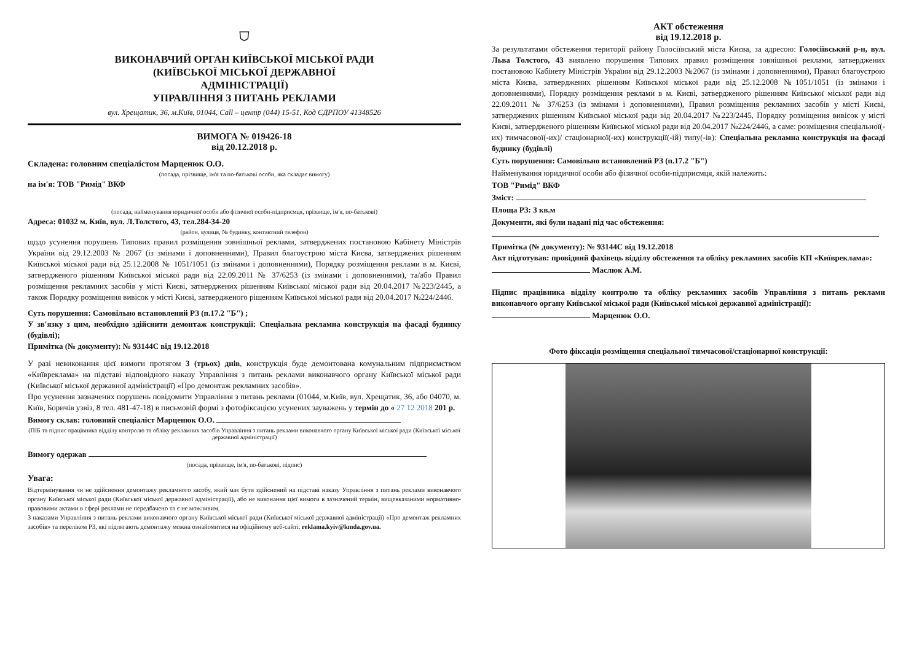⛉
ВИКОНАВЧИЙ ОРГАН КИЇВСЬКОЇ МІСЬКОЇ РАДИ
(КИЇВСЬКОЇ МІСЬКОЇ ДЕРЖАВНОЇ
АДМІНІСТРАЦІЇ)
УПРАВЛІННЯ З ПИТАНЬ РЕКЛАМИ
вул. Хрещатик, 36, м.Київ, 01044, Call – центр (044) 15-51, Код ЄДРПОУ 41348526
ВИМОГА № 019426-18
від 20.12.2018 р.
Складена: головним спеціалістом Марценюк О.О.
(посада, прізвище, ім'я та по-батькові особи, яка складає вимогу)
на ім'я: ТОВ "Римід" ВКФ
(посада, найменування юридичної особи або фізичної особи-підприємця, прізвище, ім'я, по-батькові)
Адреса: 01032 м. Київ, вул. Л.Толстого, 43, тел.284-34-20
(район, вулиця, № будинку, контактний телефон)
щодо усунення порушень Типових правил розміщення зовнішньої реклами, затверджених постановою Кабінету Міністрів України від 29.12.2003 № 2067 (із змінами і доповненнями), Правил благоустрою міста Києва, затверджених рішенням Київської міської ради від 25.12.2008 № 1051/1051 (із змінами і доповненнями), Порядку розміщення реклами в м. Києві, затвердженого рішенням Київської міської ради від 22.09.2011 № 37/6253 (із змінами і доповненнями), та/або Правил розміщення рекламних засобів у місті Києві, затверджених рішенням Київської міської ради від 20.04.2017 №223/2445, а також Порядку розміщення вивісок у місті Києві, затвердженого рішенням Київської міської ради від 20.04.2017 №224/2446.
Суть порушення: Самовільно встановлений РЗ (п.17.2 "Б") ;
У зв'язку з цим, необхідно здійснити демонтаж конструкції: Спеціальна рекламна конструкція на фасаді будинку (будівлі);
Примітка (№ документу): № 93144С від 19.12.2018
У разі невиконання цієї вимоги протягом 3 (трьох) днів, конструкція буде демонтована комунальним підприємством «Київреклама» на підставі відповідного наказу Управління з питань реклами виконавчого органу Київської міської ради (Київської міської державної адміністрації) «Про демонтаж рекламних засобів».
Про усунення зазначених порушень повідомити Управління з питань реклами (01044, м.Київ, вул. Хрещатик, 36, або 04070, м. Київ, Боричів узвіз, 8 тел. 481-47-18) в письмовій формі з фотофіксацією усунених зауважень у термін до « 27 12 2018 201 р.
Вимогу склав: головний спеціаліст Марценюк О.О.
(ПІБ та підпис працівника відділу контролю та обліку рекламних засобів Управління з питань реклами виконавчого органу Київської міської ради (Київської міської державної адміністрації)
Вимогу одержав
(посада, прізвище, ім'я, по-батькові, підпис)
Увага:
Відтермінування чи не здійснення демонтажу рекламного засобу, який має бути здійснений на підставі наказу Управління з питань реклами виконавчого органу Київської міської ради (Київської міської державної адміністрації), або не виконання цієї вимоги в зазначений термін, вищевказаними нормативно-правовими актами в сфері реклами не передбачено та є не можливим.
З наказами Управління з питань реклами виконавчого органу Київської міської ради (Київської міської державної адміністрації) «Про демонтаж рекламних засобів» та переліком РЗ, які підлягають демонтажу можна ознайомитися на офіційному веб-сайті: reklama.kyiv@kmda.gov.ua.
АКТ обстеження
від 19.12.2018 р.
За результатами обстеження території району Голосіївський міста Києва, за адресою: Голосіївський р-н, вул. Льва Толстого, 43 виявлено порушення Типових правил розміщення зовнішньої реклами, затверджених постановою Кабінету Міністрів України від 29.12.2003 №2067 (із змінами і доповненнями), Правил благоустрою міста Києва, затверджених рішенням Київської міської ради від 25.12.2008 №1051/1051 (із змінами і доповненнями), Порядку розміщення реклами в м. Києві, затвердженого рішенням Київської міської ради від 22.09.2011 № 37/6253 (із змінами і доповненнями), Правил розміщення рекламних засобів у місті Києві, затверджених рішенням Київської міської ради від 20.04.2017 №223/2445, Порядку розміщення вивісок у місті Києві, затвердженого рішенням Київської міської ради від 20.04.2017 №224/2446, а саме: розміщення спеціальної(-их) тимчасової(-их)/ стаціонарної(-их) конструкції(-ій) типу(-ів): Спеціальна рекламна конструкція на фасаді будинку (будівлі)
Суть порушення: Самовільно встановлений РЗ (п.17.2 "Б")
Найменування юридичної особи або фізичної особи-підприємця, якій належить:
ТОВ "Римід" ВКФ
Зміст:
Площа РЗ: 3 кв.м
Документи, які були надані під час обстеження:
Примітка (№ документу): № 93144С від 19.12.2018
Акт підготував: провідний фахівець відділу обстеження та обліку рекламних засобів КП «Київреклама»:
Маслюк А.М.
Підпис працівника відділу контролю та обліку рекламних засобів Управління з питань реклами виконавчого органу Київської міської ради (Київської міської державної адміністрації):
Марценюк О.О.
Фото фіксація розміщення спеціальної тимчасової/стаціонарної конструкції: